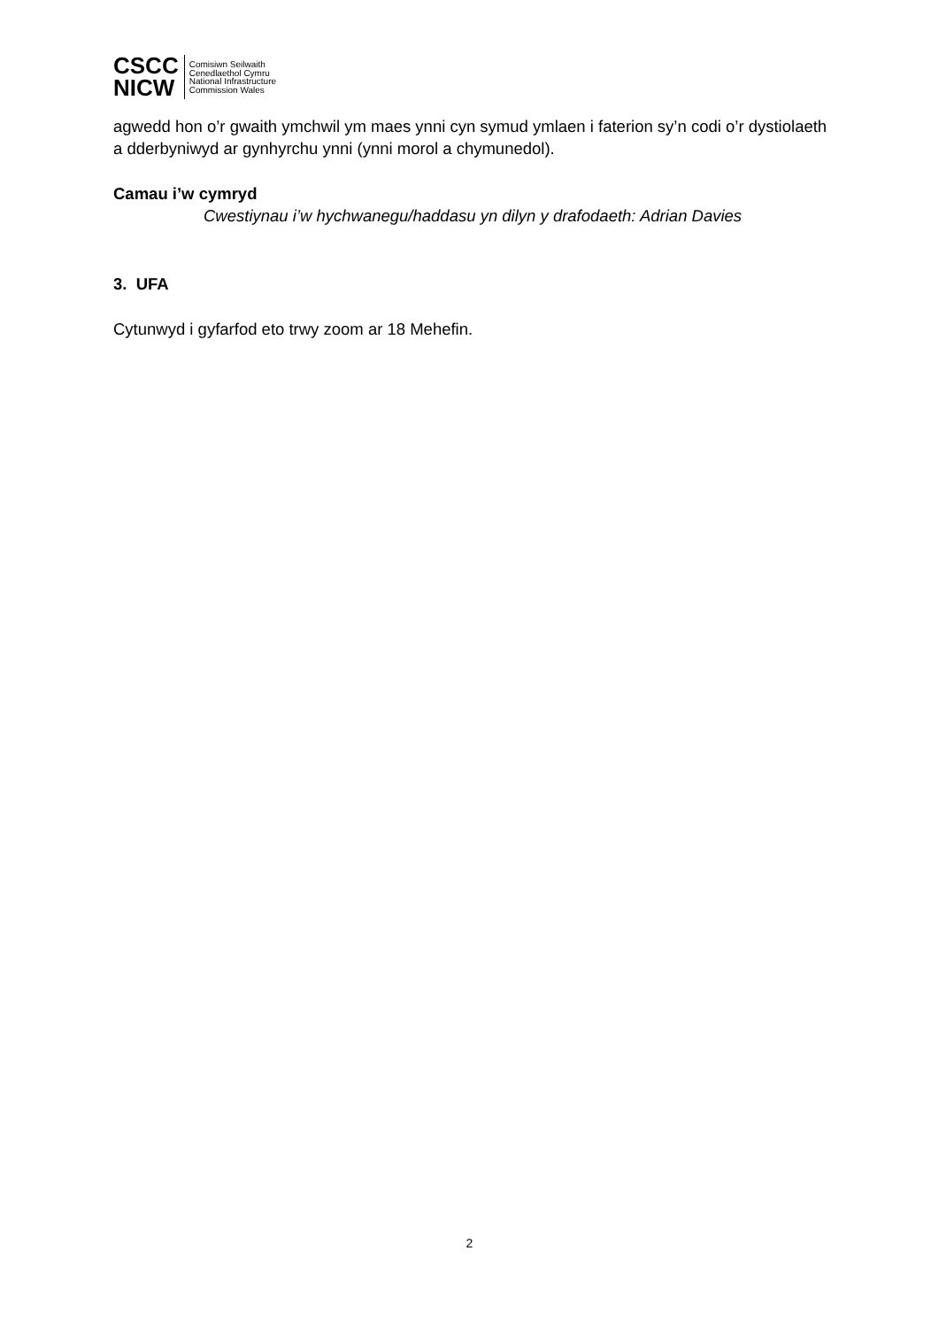CSCC
NICW
Comisiwn Seilwaith
Cenedlaethol Cymru
National Infrastructure
Commission Wales
agwedd hon o’r gwaith ymchwil ym maes ynni cyn symud ymlaen i faterion sy’n codi o’r dystiolaeth a dderbyniwyd ar gynhyrchu ynni (ynni morol a chymunedol).
Camau i’w cymryd
Cwestiynau i’w hychwanegu/haddasu yn dilyn y drafodaeth: Adrian Davies
3. UFA
Cytunwyd i gyfarfod eto trwy zoom ar 18 Mehefin.
2